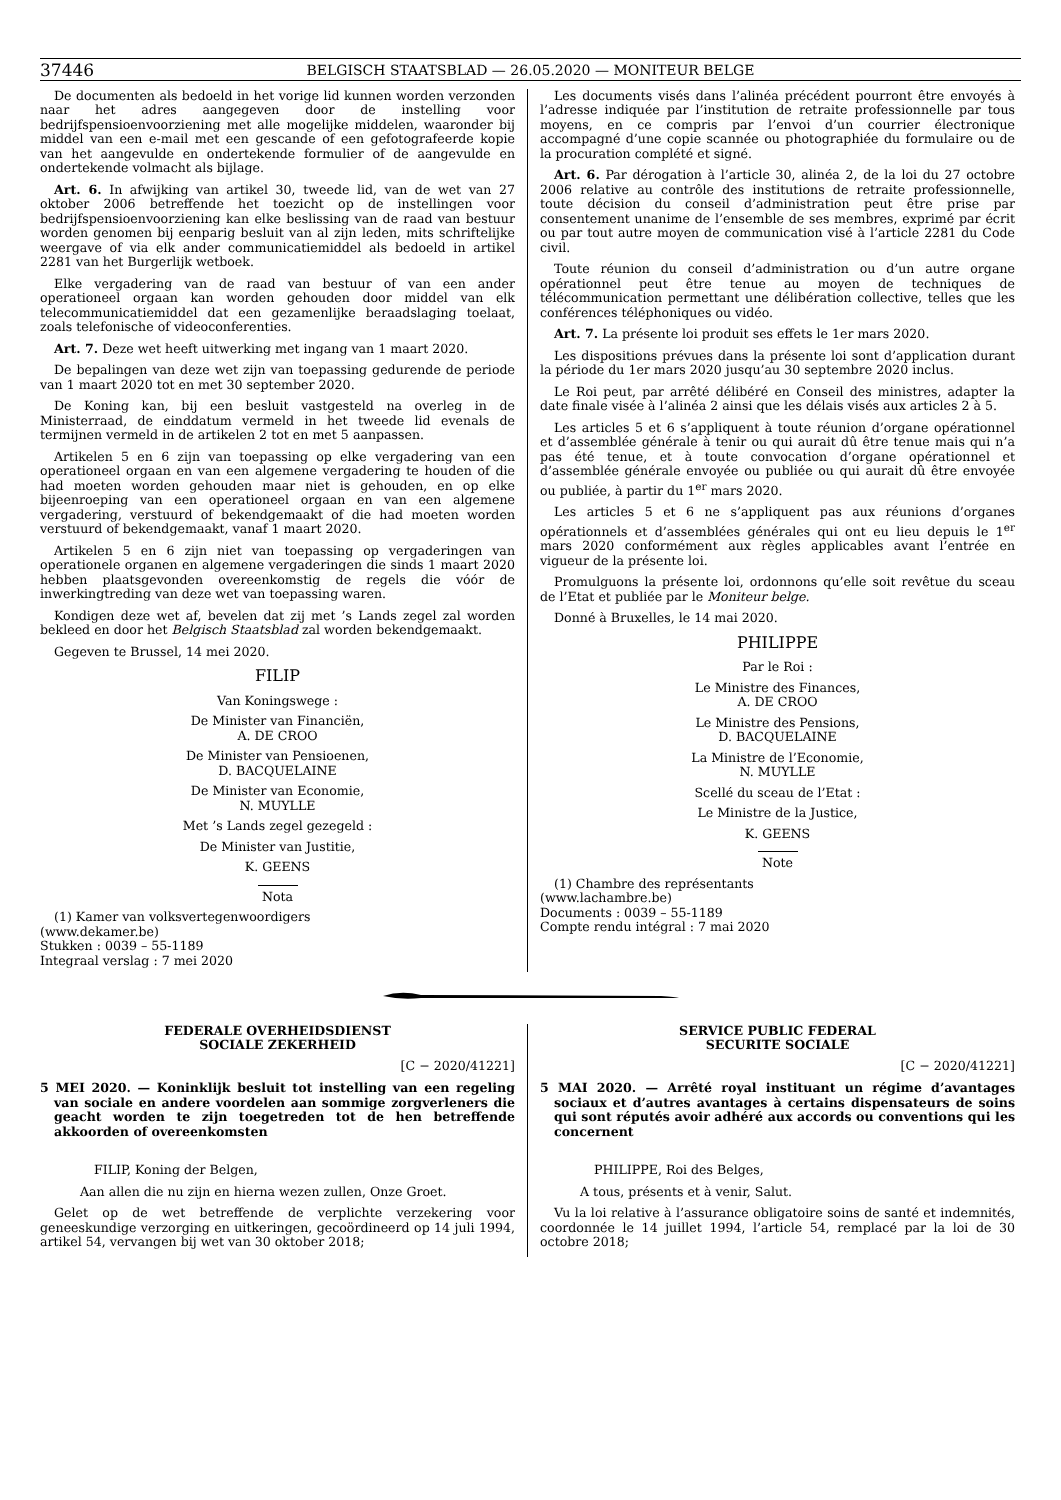37446 BELGISCH STAATSBLAD — 26.05.2020 — MONITEUR BELGE
De documenten als bedoeld in het vorige lid kunnen worden verzonden naar het adres aangegeven door de instelling voor bedrijfspensioenvoorziening met alle mogelijke middelen, waaronder bij middel van een e-mail met een gescande of een gefotografeerde kopie van het aangevulde en ondertekende formulier of de aangevulde en ondertekende volmacht als bijlage.
Art. 6. In afwijking van artikel 30, tweede lid, van de wet van 27 oktober 2006 betreffende het toezicht op de instellingen voor bedrijfspensioenvoorziening kan elke beslissing van de raad van bestuur worden genomen bij eenparig besluit van al zijn leden, mits schriftelijke weergave of via elk ander communicatiemiddel als bedoeld in artikel 2281 van het Burgerlijk wetboek.
Elke vergadering van de raad van bestuur of van een ander operationeel orgaan kan worden gehouden door middel van elk telecommunicatiemiddel dat een gezamenlijke beraadslaging toelaat, zoals telefonische of videoconferenties.
Art. 7. Deze wet heeft uitwerking met ingang van 1 maart 2020.
De bepalingen van deze wet zijn van toepassing gedurende de periode van 1 maart 2020 tot en met 30 september 2020.
De Koning kan, bij een besluit vastgesteld na overleg in de Ministerraad, de einddatum vermeld in het tweede lid evenals de termijnen vermeld in de artikelen 2 tot en met 5 aanpassen.
Artikelen 5 en 6 zijn van toepassing op elke vergadering van een operationeel orgaan en van een algemene vergadering te houden of die had moeten worden gehouden maar niet is gehouden, en op elke bijeenroeping van een operationeel orgaan en van een algemene vergadering, verstuurd of bekendgemaakt of die had moeten worden verstuurd of bekendgemaakt, vanaf 1 maart 2020.
Artikelen 5 en 6 zijn niet van toepassing op vergaderingen van operationele organen en algemene vergaderingen die sinds 1 maart 2020 hebben plaatsgevonden overeenkomstig de regels die vóór de inwerkingtreding van deze wet van toepassing waren.
Kondigen deze wet af, bevelen dat zij met ’s Lands zegel zal worden bekleed en door het Belgisch Staatsblad zal worden bekendgemaakt.
Gegeven te Brussel, 14 mei 2020.
FILIP
Van Koningswege :
De Minister van Financiën,
A. DE CROO
De Minister van Pensioenen,
D. BACQUELAINE
De Minister van Economie,
N. MUYLLE
Met ’s Lands zegel gezegeld :
De Minister van Justitie,
K. GEENS
Nota
(1) Kamer van volksvertegenwoordigers
(www.dekamer.be)
Stukken : 0039 – 55-1189
Integraal verslag : 7 mei 2020
Les documents visés dans l’alinéa précédent pourront être envoyés à l’adresse indiquée par l’institution de retraite professionnelle par tous moyens, en ce compris par l’envoi d’un courrier électronique accompagné d’une copie scannée ou photographiée du formulaire ou de la procuration complété et signé.
Art. 6. Par dérogation à l’article 30, alinéa 2, de la loi du 27 octobre 2006 relative au contrôle des institutions de retraite professionnelle, toute décision du conseil d’administration peut être prise par consentement unanime de l’ensemble de ses membres, exprimé par écrit ou par tout autre moyen de communication visé à l’article 2281 du Code civil.
Toute réunion du conseil d’administration ou d’un autre organe opérationnel peut être tenue au moyen de techniques de télécommunication permettant une délibération collective, telles que les conférences téléphoniques ou vidéo.
Art. 7. La présente loi produit ses effets le 1er mars 2020.
Les dispositions prévues dans la présente loi sont d’application durant la période du 1er mars 2020 jusqu’au 30 septembre 2020 inclus.
Le Roi peut, par arrêté délibéré en Conseil des ministres, adapter la date finale visée à l’alinéa 2 ainsi que les délais visés aux articles 2 à 5.
Les articles 5 et 6 s’appliquent à toute réunion d’organe opérationnel et d’assemblée générale à tenir ou qui aurait dû être tenue mais qui n’a pas été tenue, et à toute convocation d’organe opérationnel et d’assemblée générale envoyée ou publiée ou qui aurait dû être envoyée ou publiée, à partir du 1<sup>er</sup> mars 2020.
Les articles 5 et 6 ne s’appliquent pas aux réunions d’organes opérationnels et d’assemblées générales qui ont eu lieu depuis le 1<sup>er</sup> mars 2020 conformément aux règles applicables avant l’entrée en vigueur de la présente loi.
Promulguons la présente loi, ordonnons qu’elle soit revêtue du sceau de l’Etat et publiée par le Moniteur belge.
Donné à Bruxelles, le 14 mai 2020.
PHILIPPE
Par le Roi :
Le Ministre des Finances,
A. DE CROO
Le Ministre des Pensions,
D. BACQUELAINE
La Ministre de l’Economie,
N. MUYLLE
Scellé du sceau de l’Etat :
Le Ministre de la Justice,
K. GEENS
Note
(1) Chambre des représentants
(www.lachambre.be)
Documents : 0039 – 55-1189
Compte rendu intégral : 7 mai 2020
FEDERALE OVERHEIDSDIENST
SOCIALE ZEKERHEID
[C − 2020/41221]
5 MEI 2020. — Koninklijk besluit tot instelling van een regeling van sociale en andere voordelen aan sommige zorgverleners die geacht worden te zijn toegetreden tot de hen betreffende akkoorden of overeenkomsten
FILIP, Koning der Belgen,
Aan allen die nu zijn en hierna wezen zullen, Onze Groet.
Gelet op de wet betreffende de verplichte verzekering voor geneeskundige verzorging en uitkeringen, gecoördineerd op 14 juli 1994, artikel 54, vervangen bij wet van 30 oktober 2018;
SERVICE PUBLIC FEDERAL
SECURITE SOCIALE
[C − 2020/41221]
5 MAI 2020. — Arrêté royal instituant un régime d’avantages sociaux et d’autres avantages à certains dispensateurs de soins qui sont réputés avoir adhéré aux accords ou conventions qui les concernent
PHILIPPE, Roi des Belges,
A tous, présents et à venir, Salut.
Vu la loi relative à l’assurance obligatoire soins de santé et indemnités, coordonnée le 14 juillet 1994, l’article 54, remplacé par la loi de 30 octobre 2018;